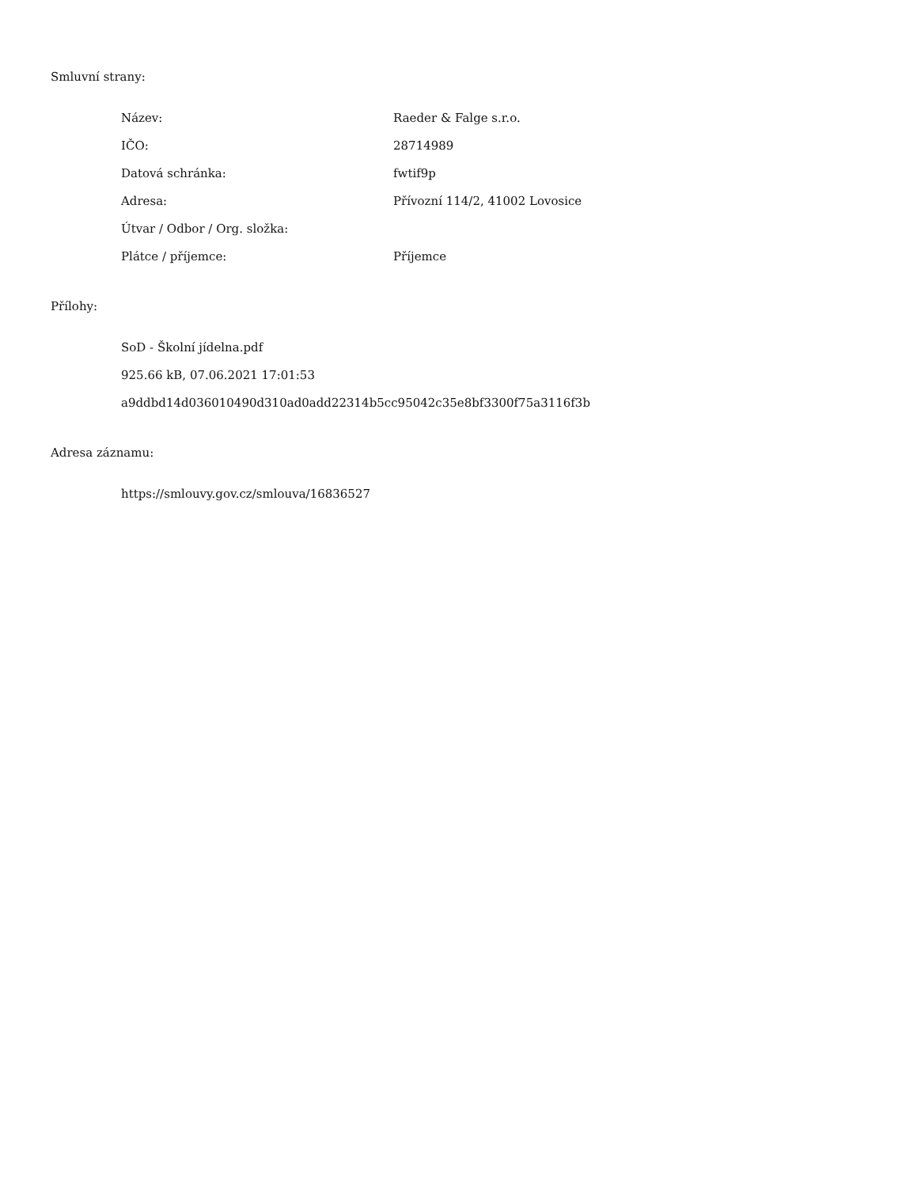Smluvní strany:
| Název: | Raeder & Falge s.r.o. |
| IČO: | 28714989 |
| Datová schránka: | fwtif9p |
| Adresa: | Přívozní 114/2, 41002 Lovosice |
| Útvar / Odbor / Org. složka: | |
| Plátce / příjemce: | Příjemce |
Přílohy:
SoD - Školní jídelna.pdf
925.66 kB, 07.06.2021 17:01:53
a9ddbd14d036010490d310ad0add22314b5cc95042c35e8bf3300f75a3116f3b
Adresa záznamu:
https://smlouvy.gov.cz/smlouva/16836527